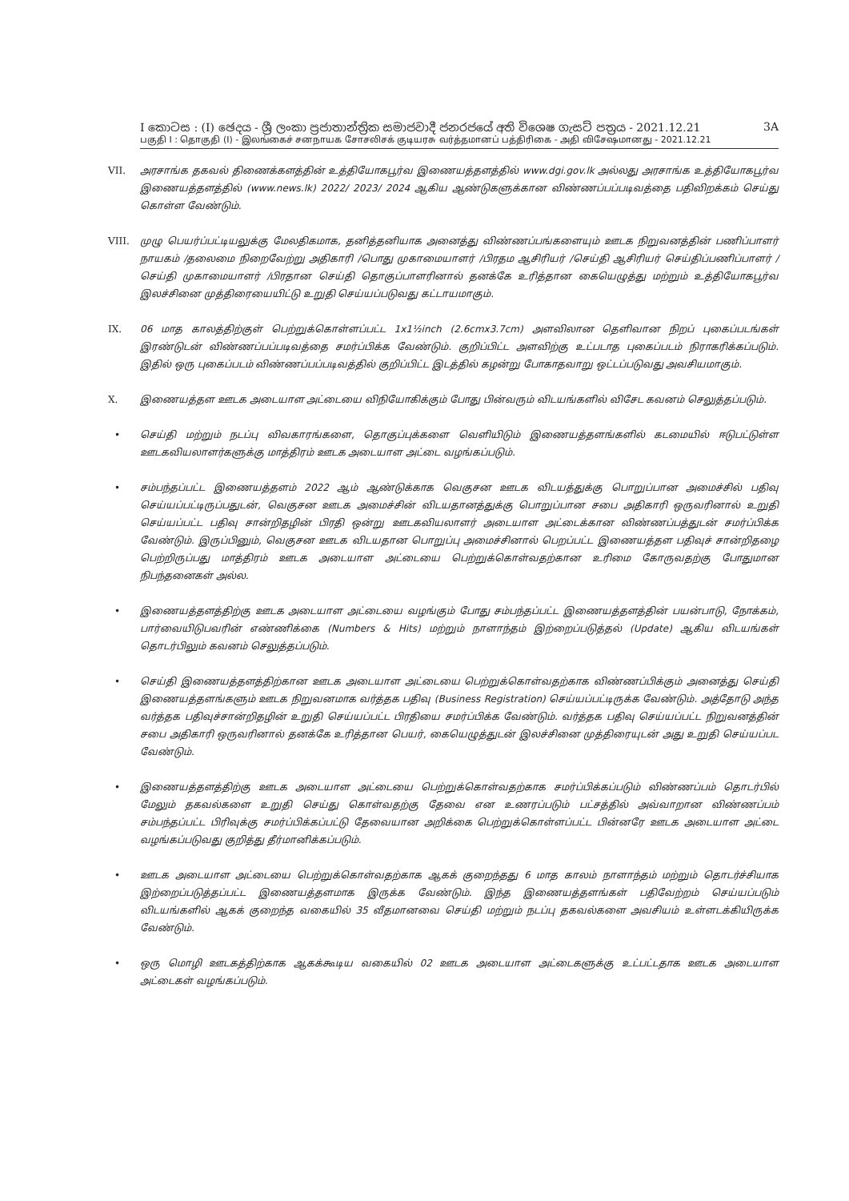I කොටස : (I) ඡෙදය - ශ්‍රී ලංකා ප්‍රජාතාන්ත්‍රික සමාජවාදී ජනරජයේ අති විශෙෂ ගැසට් පත්‍රය - 2021.12.21 3A
பகுதி I : தொகுதி (I) - இலங்கைச் சனநாயக சோசலிசக் குடியரசு வர்த்தமானப் பத்திரிகை - அதி விசேஷமானது - 2021.12.21
VII. அரசாங்க தகவல் திணைக்களத்தின் உத்தியோகபூர்வ இணையத்தளத்தில் www.dgi.gov.lk அல்லது அரசாங்க உத்தியோகபூர்வ இணையத்தளத்தில் (www.news.lk) 2022/ 2023/ 2024 ஆகிய ஆண்டுகளுக்கான விண்ணப்பப்படிவத்தை பதிவிறக்கம் செய்து கொள்ள வேண்டும்.
VIII. முழு பெயர்ப்பட்டியலுக்கு மேலதிகமாக, தனித்தனியாக அனைத்து விண்ணப்பங்களையும் ஊடக நிறுவனத்தின் பணிப்பாளர் நாயகம் /தலைமை நிறைவேற்று அதிகாரி /பொது முகாமையாளர் /பிரதம ஆசிரியர் /செய்தி ஆசிரியர் செய்திப்பணிப்பாளர் /செய்தி முகாமையாளர் /பிரதான செய்தி தொகுப்பாளரினால் தனக்கே உரித்தான கையெழுத்து மற்றும் உத்தியோகபூர்வ இலச்சினை முத்திரையையிட்டு உறுதி செய்யப்படுவது கட்டாயமாகும்.
IX. 06 மாத காலத்திற்குள் பெற்றுக்கொள்ளப்பட்ட 1x1½inch (2.6cmx3.7cm) அளவிலான தெளிவான நிறப் புகைப்படங்கள் இரண்டுடன் விண்ணப்பப்படிவத்தை சமர்ப்பிக்க வேண்டும். குறிப்பிட்ட அளவிற்கு உட்படாத புகைப்படம் நிராகரிக்கப்படும். இதில் ஒரு புகைப்படம் விண்ணப்பப்படிவத்தில் குறிப்பிட்ட இடத்தில் கழன்று போகாதவாறு ஒட்டப்படுவது அவசியமாகும்.
X. இணையத்தள ஊடக அடையாள அட்டையை விநியோகிக்கும் போது பின்வரும் விடயங்களில் விசேட கவனம் செலுத்தப்படும்.
• செய்தி மற்றும் நடப்பு விவகாரங்களை, தொகுப்புக்களை வெளியிடும் இணையத்தளங்களில் கடமையில் ஈடுபட்டுள்ள ஊடகவியலாளர்களுக்கு மாத்திரம் ஊடக அடையாள அட்டை வழங்கப்படும்.
• சம்பந்தப்பட்ட இணையத்தளம் 2022 ஆம் ஆண்டுக்காக வெகுசன ஊடக விடயத்துக்கு பொறுப்பான அமைச்சில் பதிவு செய்யப்பட்டிருப்பதுடன், வெகுசன ஊடக அமைச்சின் விடயதானத்துக்கு பொறுப்பான சபை அதிகாரி ஒருவரினால் உறுதி செய்யப்பட்ட பதிவு சான்றிதழின் பிரதி ஒன்று ஊடகவியலாளர் அடையாள அட்டைக்கான விண்ணப்பத்துடன் சமர்ப்பிக்க வேண்டும். இருப்பினும், வெகுசன ஊடக விடயதான பொறுப்பு அமைச்சினால் பெறப்பட்ட இணையத்தள பதிவுச் சான்றிதழை பெற்றிருப்பது மாத்திரம் ஊடக அடையாள அட்டையை பெற்றுக்கொள்வதற்கான உரிமை கோருவதற்கு போதுமான நிபந்தனைகள் அல்ல.
• இணையத்தளத்திற்கு ஊடக அடையாள அட்டையை வழங்கும் போது சம்பந்தப்பட்ட இணையத்தளத்தின் பயன்பாடு, நோக்கம், பார்வையிடுபவரின் எண்ணிக்கை (Numbers & Hits) மற்றும் நாளாந்தம் இற்றைப்படுத்தல் (Update) ஆகிய விடயங்கள் தொடர்பிலும் கவனம் செலுத்தப்படும்.
• செய்தி இணையத்தளத்திற்கான ஊடக அடையாள அட்டையை பெற்றுக்கொள்வதற்காக விண்ணப்பிக்கும் அனைத்து செய்தி இணையத்தளங்களும் ஊடக நிறுவனமாக வர்த்தக பதிவு (Business Registration) செய்யப்பட்டிருக்க வேண்டும். அத்தோடு அந்த வர்த்தக பதிவுச்சான்றிதழின் உறுதி செய்யப்பட்ட பிரதியை சமர்ப்பிக்க வேண்டும். வர்த்தக பதிவு செய்யப்பட்ட நிறுவனத்தின் சபை அதிகாரி ஒருவரினால் தனக்கே உரித்தான பெயர், கையெழுத்துடன் இலச்சினை முத்திரையுடன் அது உறுதி செய்யப்பட வேண்டும்.
• இணையத்தளத்திற்கு ஊடக அடையாள அட்டையை பெற்றுக்கொள்வதற்காக சமர்ப்பிக்கப்படும் விண்ணப்பம் தொடர்பில் மேலும் தகவல்களை உறுதி செய்து கொள்வதற்கு தேவை என உணரப்படும் பட்சத்தில் அவ்வாறான விண்ணப்பம் சம்பந்தப்பட்ட பிரிவுக்கு சமர்ப்பிக்கப்பட்டு தேவையான அறிக்கை பெற்றுக்கொள்ளப்பட்ட பின்னரே ஊடக அடையாள அட்டை வழங்கப்படுவது குறித்து தீர்மானிக்கப்படும்.
• ஊடக அடையாள அட்டையை பெற்றுக்கொள்வதற்காக ஆகக் குறைந்தது 6 மாத காலம் நாளாந்தம் மற்றும் தொடர்ச்சியாக இற்றைப்படுத்தப்பட்ட இணையத்தளமாக இருக்க வேண்டும். இந்த இணையத்தளங்கள் பதிவேற்றம் செய்யப்படும் விடயங்களில் ஆகக் குறைந்த வகையில் 35 வீதமானவை செய்தி மற்றும் நடப்பு தகவல்களை அவசியம் உள்ளடக்கியிருக்க வேண்டும்.
• ஒரு மொழி ஊடகத்திற்காக ஆகக்கூடிய வகையில் 02 ஊடக அடையாள அட்டைகளுக்கு உட்பட்டதாக ஊடக அடையாள அட்டைகள் வழங்கப்படும்.